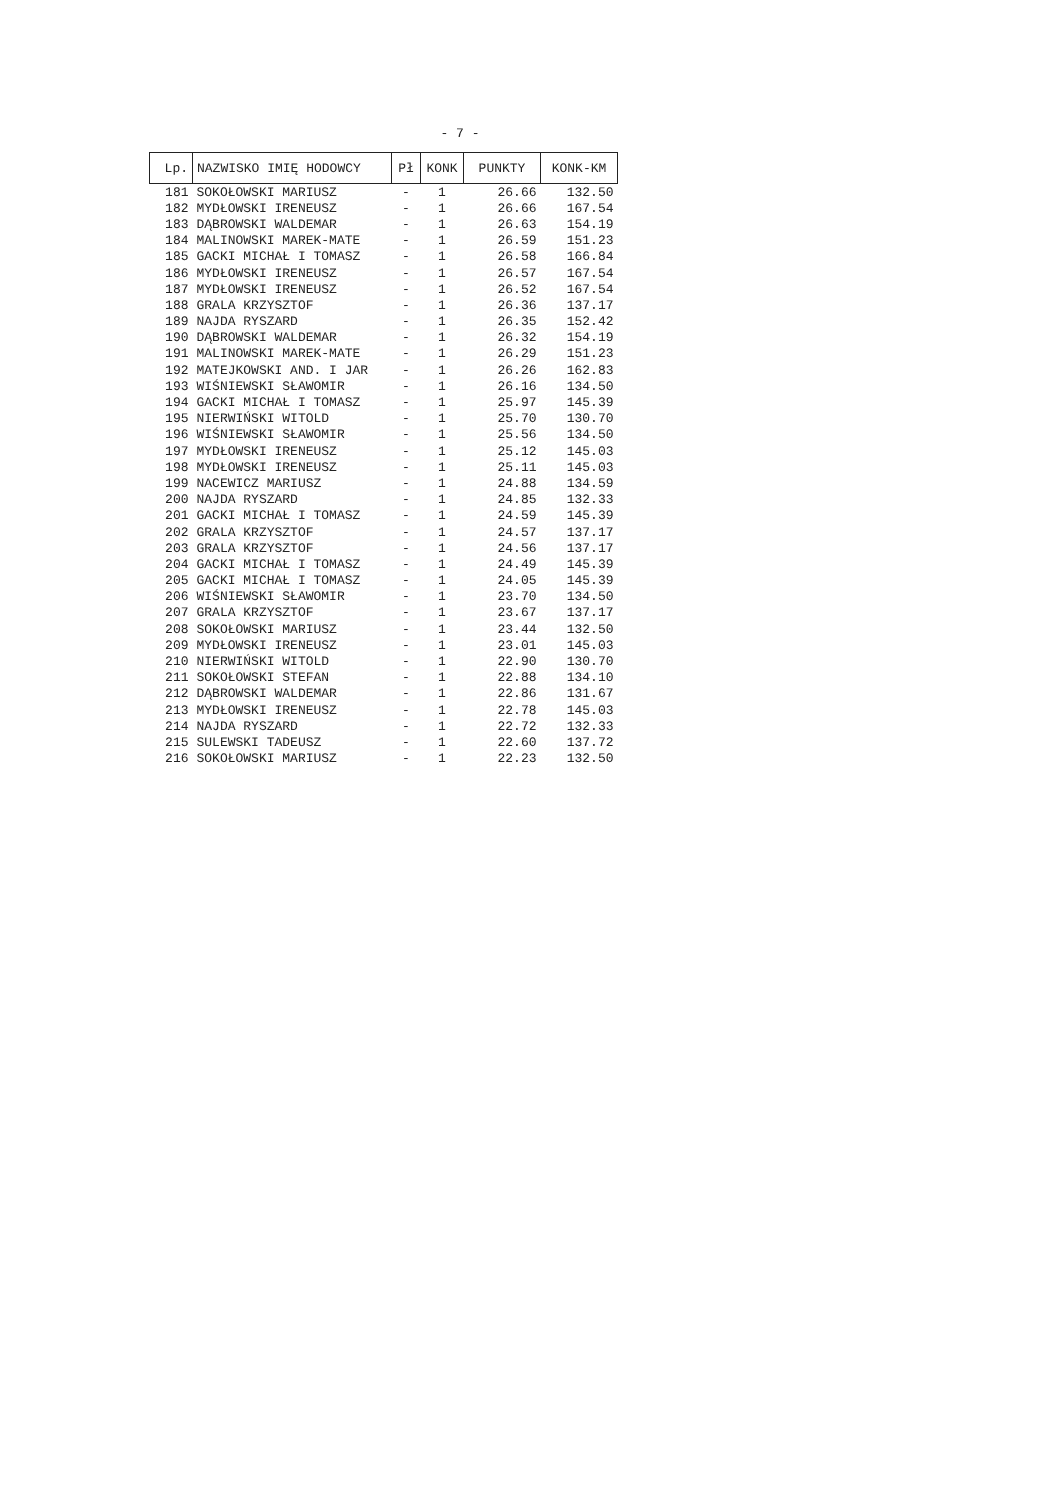- 7 -
| Lp. | NAZWISKO IMIĘ HODOWCY | Pł | KONK | PUNKTY | KONK-KM |
| --- | --- | --- | --- | --- | --- |
| 181 | SOKOŁOWSKI MARIUSZ | - | 1 | 26.66 | 132.50 |
| 182 | MYDŁOWSKI IRENEUSZ | - | 1 | 26.66 | 167.54 |
| 183 | DĄBROWSKI WALDEMAR | - | 1 | 26.63 | 154.19 |
| 184 | MALINOWSKI MAREK-MATE | - | 1 | 26.59 | 151.23 |
| 185 | GACKI MICHAŁ I TOMASZ | - | 1 | 26.58 | 166.84 |
| 186 | MYDŁOWSKI IRENEUSZ | - | 1 | 26.57 | 167.54 |
| 187 | MYDŁOWSKI IRENEUSZ | - | 1 | 26.52 | 167.54 |
| 188 | GRALA KRZYSZTOF | - | 1 | 26.36 | 137.17 |
| 189 | NAJDA RYSZARD | - | 1 | 26.35 | 152.42 |
| 190 | DĄBROWSKI WALDEMAR | - | 1 | 26.32 | 154.19 |
| 191 | MALINOWSKI MAREK-MATE | - | 1 | 26.29 | 151.23 |
| 192 | MATEJKOWSKI AND. I JAR | - | 1 | 26.26 | 162.83 |
| 193 | WIŚNIEWSKI SŁAWOMIR | - | 1 | 26.16 | 134.50 |
| 194 | GACKI MICHAŁ I TOMASZ | - | 1 | 25.97 | 145.39 |
| 195 | NIERWIŃSKI WITOLD | - | 1 | 25.70 | 130.70 |
| 196 | WIŚNIEWSKI SŁAWOMIR | - | 1 | 25.56 | 134.50 |
| 197 | MYDŁOWSKI IRENEUSZ | - | 1 | 25.12 | 145.03 |
| 198 | MYDŁOWSKI IRENEUSZ | - | 1 | 25.11 | 145.03 |
| 199 | NACEWICZ MARIUSZ | - | 1 | 24.88 | 134.59 |
| 200 | NAJDA RYSZARD | - | 1 | 24.85 | 132.33 |
| 201 | GACKI MICHAŁ I TOMASZ | - | 1 | 24.59 | 145.39 |
| 202 | GRALA KRZYSZTOF | - | 1 | 24.57 | 137.17 |
| 203 | GRALA KRZYSZTOF | - | 1 | 24.56 | 137.17 |
| 204 | GACKI MICHAŁ I TOMASZ | - | 1 | 24.49 | 145.39 |
| 205 | GACKI MICHAŁ I TOMASZ | - | 1 | 24.05 | 145.39 |
| 206 | WIŚNIEWSKI SŁAWOMIR | - | 1 | 23.70 | 134.50 |
| 207 | GRALA KRZYSZTOF | - | 1 | 23.67 | 137.17 |
| 208 | SOKOŁOWSKI MARIUSZ | - | 1 | 23.44 | 132.50 |
| 209 | MYDŁOWSKI IRENEUSZ | - | 1 | 23.01 | 145.03 |
| 210 | NIERWIŃSKI WITOLD | - | 1 | 22.90 | 130.70 |
| 211 | SOKOŁOWSKI STEFAN | - | 1 | 22.88 | 134.10 |
| 212 | DĄBROWSKI WALDEMAR | - | 1 | 22.86 | 131.67 |
| 213 | MYDŁOWSKI IRENEUSZ | - | 1 | 22.78 | 145.03 |
| 214 | NAJDA RYSZARD | - | 1 | 22.72 | 132.33 |
| 215 | SULEWSKI TADEUSZ | - | 1 | 22.60 | 137.72 |
| 216 | SOKOŁOWSKI MARIUSZ | - | 1 | 22.23 | 132.50 |